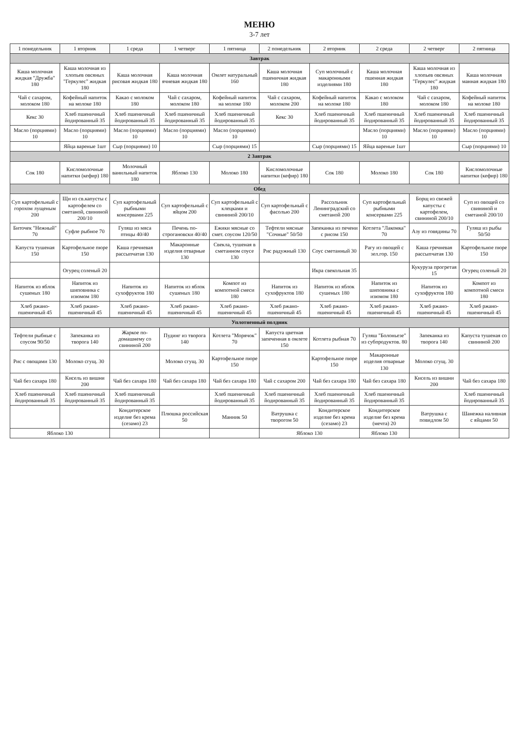МЕНЮ
3-7 лет
| 1 понедельник | 1 вторник | 1 среда | 1 четверг | 1 пятница | 2 понедельник | 2 вторник | 2 среда | 2 четверг | 2 пятница |
| --- | --- | --- | --- | --- | --- | --- | --- | --- | --- |
| Завтрак | | | | | | | | | |
| Каша молочная жидкая "Дружба" 180 | Каша молочная из хлопьев овсяных "Геркулес" жидкая 180 | Каша молочная рисовая жидкая 180 | Каша молочная ячневая жидкая 180 | Омлет натуральный 160 | Каша молочная пшеничная жидкая 180 | Суп молочный с макаронными изделиями 180 | Каша молочная пшенная жидкая 180 | Каша молочная из хлопьев овсяных "Геркулес" жидкая 180 | Каша молочная манная жидкая 180 |
| Чай с сахаром, молоком 180 | Кофейный напиток на молоке 180 | Какао с молоком 180 | Чай с сахаром, молоком 180 | Кофейный напиток на молоке 180 | Чай с сахаром, молоком 200 | Кофейный напиток на молоке 180 | Какао с молоком 180 | Чай с сахаром, молоком 180 | Кофейный напиток на молоке 180 |
| Кекс 30 | Хлеб пшеничный йодированный 35 | Хлеб пшеничный йодированный 35 | Хлеб пшеничный йодированный 35 | Хлеб пшеничный йодированный 35 | Кекс 30 | Хлеб пшеничный йодированный 35 | Хлеб пшеничный йодированный 35 | Хлеб пшеничный йодированный 35 | Хлеб пшеничный йодированный 35 |
| Масло (порциями) 10 | Масло (порциями) 10 | Масло (порциями) 10 | Масло (порциями) 10 | Масло (порциями) 10 | | | Масло (порциями) 10 | Масло (порциями) 10 | Масло (порциями) 10 |
| | Яйца вареные 1шт | Сыр (порциями) 10 | | Сыр (порциями) 15 | | Сыр (порциями) 15 | Яйца вареные 1шт | | Сыр (порциями) 10 |
| 2 Завтрак | | | | | | | | | |
| Сок 180 | Кисломолочные напитки (кефир) 180 | Молочный ванильный напиток 180 | Яблоко 130 | Молоко 180 | Кисломолочные напитки (кефир) 180 | Сок 180 | Молоко 180 | Сок 180 | Кисломолочные напитки (кефир) 180 |
| Обед | | | | | | | | | |
| Суп картофельный с горохом лущеным 200 | Щи из св.капусты с картофелем со сметаной, свининой 200/10 | Суп картофельный рыбными консервами 225 | Суп картофельный с яйцом 200 | Суп картофельный с клецками и свининой 200/10 | Суп картофельный с фасолью 200 | Рассольник Ленинградский со сметаной 200 | Суп картофельный рыбными консервами 225 | Борщ из свежей капусты с картофелем, свининой 200/10 | Суп из овощей со свининой и сметаной 200/10 |
| Биточек "Нежный" 70 | Суфле рыбное 70 | Гуляш из мяса птицы 40/40 | Печень по-строгановски 40/40 | Ежики мясные со смет. соусом 120/50 | Тефтели мясные "Сочные" 50/50 | Запеканка из печени с рисом 150 | Котлета "Лакомка" 70 | Азу из говядины 70 | Гуляш из рыбы 50/50 |
| Капуста тушеная 150 | Картофельное пюре 150 | Каша гречневая рассыпчатая 130 | Макаронные изделия отварные 130 | Свекла, тушеная в сметанном соусе 130 | Рис радужный 130 | Соус сметанный 30 | Рагу из овощей с зел.гор. 150 | Каша гречневая рассыпчатая 130 | Картофельное пюре 150 |
| | Огурец соленый 20 | | | | | Икра свекольная 35 | | Кукуруза прогретая 15 | Огурец соленый 20 |
| Напиток из яблок сушеных 180 | Напиток из шиповника с изюмом 180 | Напиток из сухофруктов 180 | Напиток из яблок сушеных 180 | Компот из компотной смеси 180 | Напиток из сухофруктов 180 | Напиток из яблок сушеных 180 | Напиток из шиповника с изюмом 180 | Напиток из сухофруктов 180 | Компот из компотной смеси 180 |
| Хлеб ржано-пшеничный 45 | Хлеб ржано-пшеничный 45 | Хлеб ржано-пшеничный 45 | Хлеб ржано-пшеничный 45 | Хлеб ржано-пшеничный 45 | Хлеб ржано-пшеничный 45 | Хлеб ржано-пшеничный 45 | Хлеб ржано-пшеничный 45 | Хлеб ржано-пшеничный 45 | Хлеб ржано-пшеничный 45 |
| Уплотненный полдник | | | | | | | | | |
| Тефтели рыбные с соусом 90/50 | Запеканка из творога 140 | Жаркое по-домашнему со свининой 200 | Пудинг из творога 140 | Котлета "Морячок" 70 | Капуста цветная запеченная в омлете 150 | Котлета рыбная 70 | Гуляш "Болоньезе" из субпродуктов. 80 | Запеканка из творога 140 | Капуста тушеная со свининой 200 |
| Рис с овощами 130 | Молоко сгущ. 30 | | Молоко сгущ. 30 | Картофельное пюре 150 | | Картофельное пюре 150 | Макаронные изделия отварные 130 | Молоко сгущ. 30 | |
| Чай без сахара 180 | Кисель из вишни 200 | Чай без сахара 180 | Чай без сахара 180 | Чай без сахара 180 | Чай с сахаром 200 | Чай без сахара 180 | Чай без сахара 180 | Кисель из вишни 200 | Чай без сахара 180 |
| Хлеб пшеничный йодированный 35 | Хлеб пшеничный йодированный 35 | Хлеб пшеничный йодированный 35 | | Хлеб пшеничный йодированный 35 | Хлеб пшеничный йодированный 35 | Хлеб пшеничный йодированный 35 | Хлеб пшеничный йодированный 35 | | Хлеб пшеничный йодированный 35 |
| | | Кондитерское изделие без крема (сезамо) 23 | Плюшка российская 50 | Манник 50 | Ватрушка с творогом 50 | Кондитерское изделие без крема (сезамо) 23 | Кондитерское изделие без крема (мечта) 20 | Ватрушка с повидлом 50 | Шанежка наливная с яйцами 50 |
| Яблоко 130 | | | | | Яблоко 130 | | Яблоко 130 | | |